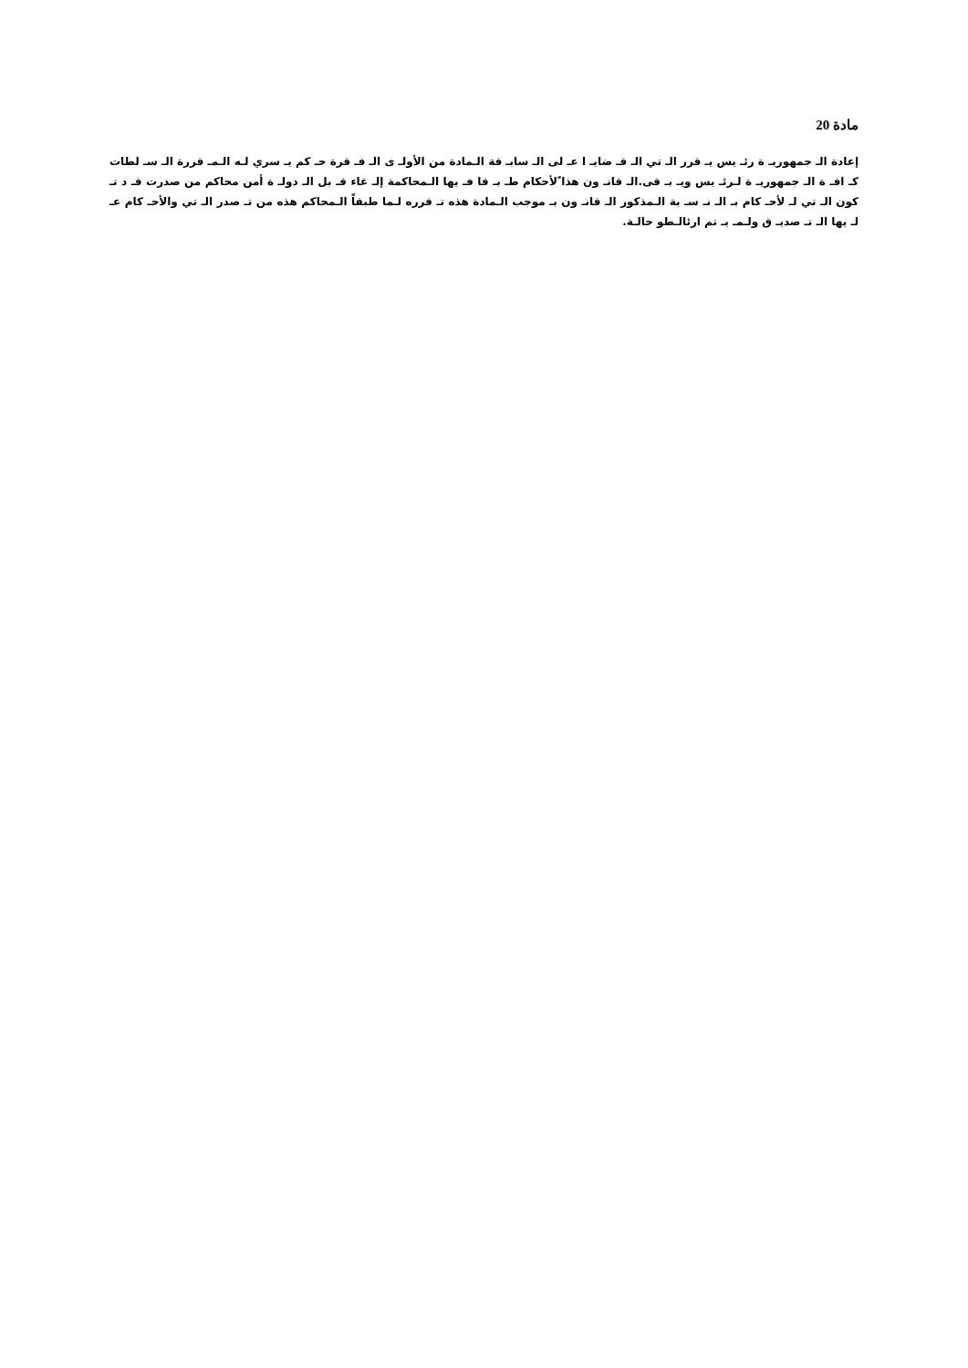مادة 20
إعادة الـ جمهوريـ ة رئـ يس يـ قرر الـ تي الـ قـ ضايـ ا عـ لى الـ سابـ قة الـمادة من الأولـ ى الـ فـ قرة حـ كم يـ سري لـه الـمـ قررة الـ سـ لطات كـ افـ ة الـ جمهوريـ ة لـرئـ يس ويـ بـ قى.الـ قانـ ون هذا ًلأحكام طـ بـ قا فـ يها الـمحاكمة إلـ غاء قـ بل الـ دولـ ة أمن محاكم من صدرت قـ د تـ كون الـ تي لـ لأحـ كام بـ الـ نـ سـ بة الـمذكور الـ قانـ ون بـ موجب الـمادة هذه تـ قرره لـما طبقاً الـمحاكم هذه من تـ صدر الـ تي والأحـ كام عـ لـ يها الـ تـ صديـ ق ولـمـ يـ تم ارئالـطو حالـة.